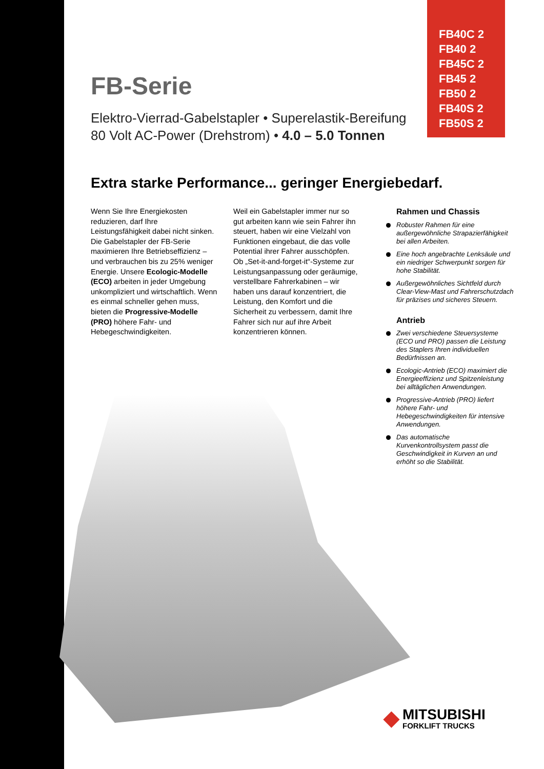FB40C 2
FB40 2
FB45C 2
FB45 2
FB50 2
FB40S 2
FB50S 2
FB-Serie
Elektro-Vierrad-Gabelstapler • Superelastik-Bereifung
80 Volt AC-Power (Drehstrom) • 4.0 – 5.0 Tonnen
Extra starke Performance... geringer Energiebedarf.
Wenn Sie Ihre Energiekosten reduzieren, darf Ihre Leistungsfähigkeit dabei nicht sinken. Die Gabelstapler der FB-Serie maximieren Ihre Betriebseffizienz – und verbrauchen bis zu 25% weniger Energie. Unsere Ecologic-Modelle (ECO) arbeiten in jeder Umgebung unkompliziert und wirtschaftlich. Wenn es einmal schneller gehen muss, bieten die Progressive-Modelle (PRO) höhere Fahr- und Hebegeschwindigkeiten.
Weil ein Gabelstapler immer nur so gut arbeiten kann wie sein Fahrer ihn steuert, haben wir eine Vielzahl von Funktionen eingebaut, die das volle Potential ihrer Fahrer ausschöpfen. Ob „Set-it-and-forget-it“-Systeme zur Leistungsanpassung oder geräumige, verstellbare Fahrerkabinen – wir haben uns darauf konzentriert, die Leistung, den Komfort und die Sicherheit zu verbessern, damit Ihre Fahrer sich nur auf ihre Arbeit konzentrieren können.
Rahmen und Chassis
Robuster Rahmen für eine außergewöhnliche Strapazierfähigkeit bei allen Arbeiten.
Eine hoch angebrachte Lenksäule und ein niedriger Schwerpunkt sorgen für hohe Stabilität.
Außergewöhnliches Sichtfeld durch Clear-View-Mast und Fahrerschutzdach für präzises und sicheres Steuern.
Antrieb
Zwei verschiedene Steuersysteme (ECO und PRO) passen die Leistung des Staplers Ihren individuellen Bedürfnissen an.
Ecologic-Antrieb (ECO) maximiert die Energieeffizienz und Spitzenleistung bei alltäglichen Anwendungen.
Progressive-Antrieb (PRO) liefert höhere Fahr- und Hebegeschwindigkeiten für intensive Anwendungen.
Das automatische Kurvenkontrollsystem passt die Geschwindigkeit in Kurven an und erhöht so die Stabilität.
◆ MITSUBISHI
FORKLIFT TRUCKS